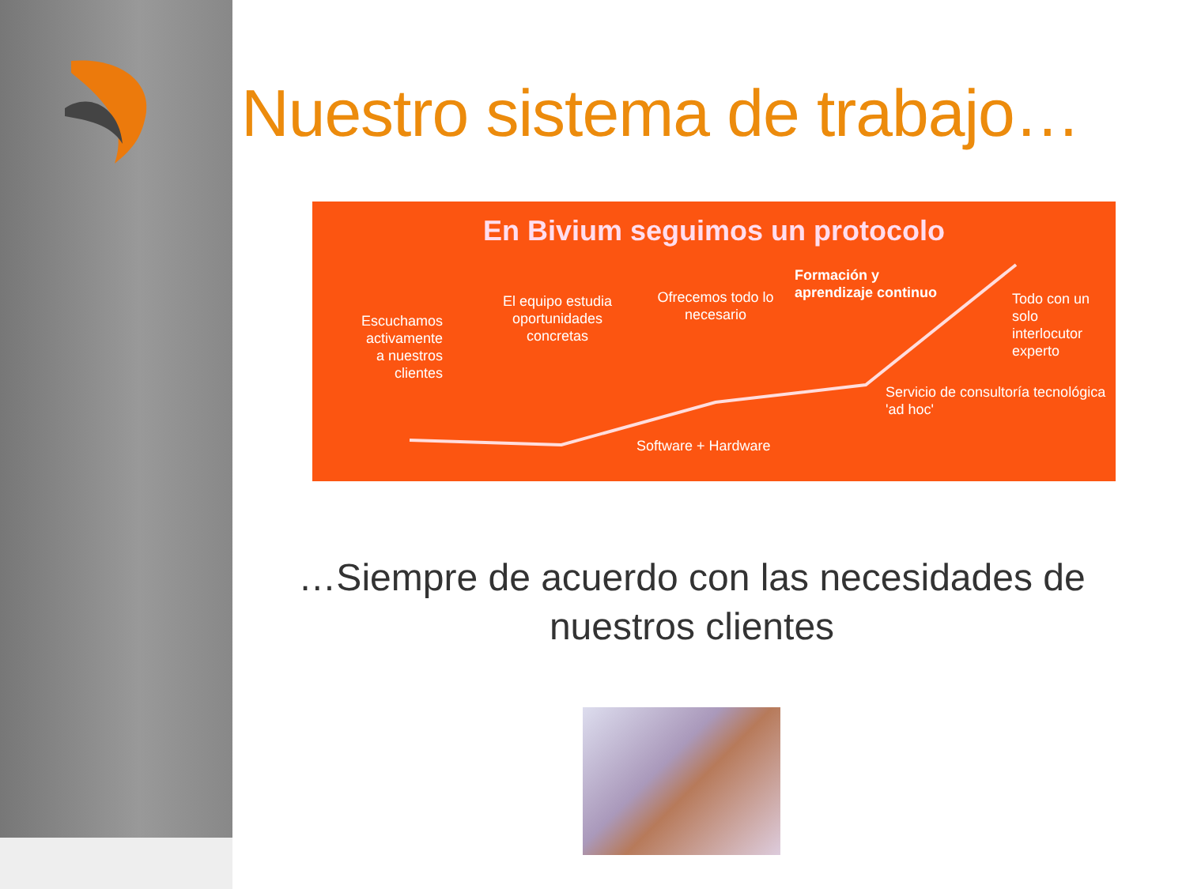Nuestro sistema de trabajo…
En Bivium seguimos un protocolo
Escuchamos activamente a nuestros clientes
El equipo estudia oportunidades concretas
Ofrecemos todo lo necesario
Software + Hardware
Formación y
aprendizaje continuo
Servicio de consultoría tecnológica 'ad hoc'
Todo con un solo interlocutor experto
…Siempre de acuerdo con las necesidades de nuestros clientes